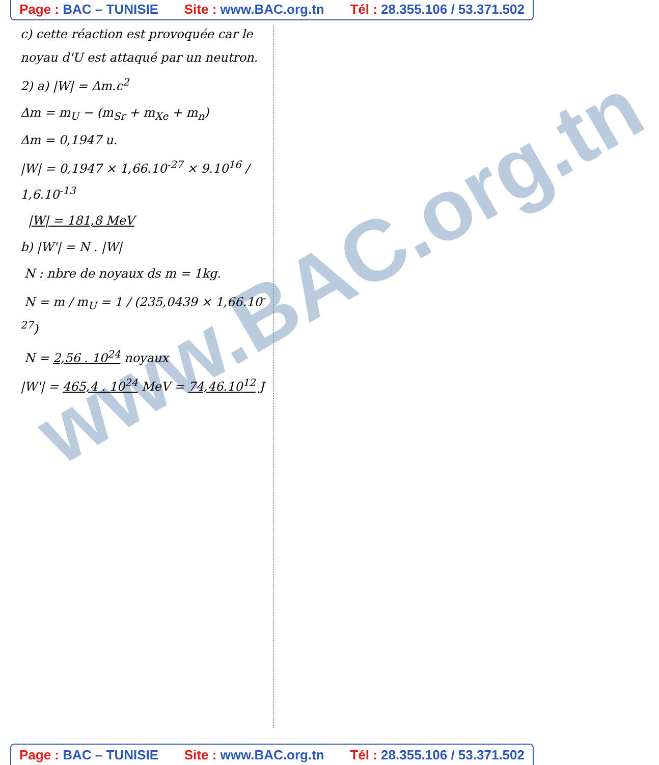Page : BAC – TUNISIE Site : www.BAC.org.tn Tél : 28.355.106 / 53.371.502
www.BAC.org.tn
c) cette réaction est provoquée car le noyau d'U est attaqué par un neutron.
2) a) |W| = Δm.c<sup>2</sup>
Δm = m<sub>U</sub> − (m<sub>Sr</sub> + m<sub>Xe</sub> + m<sub>n</sub>)
Δm = 0,1947 u.
|W| = 0,1947 × 1,66.10<sup>-27</sup> × 9.10<sup>16</sup> / 1,6.10<sup>-13</sup>
|W| = 181,8 MeV
b) |W'| = N . |W|
N : nbre de noyaux ds m = 1kg.
N = m / m<sub>U</sub> = 1 / (235,0439 × 1,66.10<sup>-27</sup>)
N = 2,56 . 10<sup>24</sup> noyaux
|W'| = 465,4 . 10<sup>24</sup> MeV = 74,46.10<sup>12</sup> J
Page : BAC – TUNISIE Site : www.BAC.org.tn Tél : 28.355.106 / 53.371.502